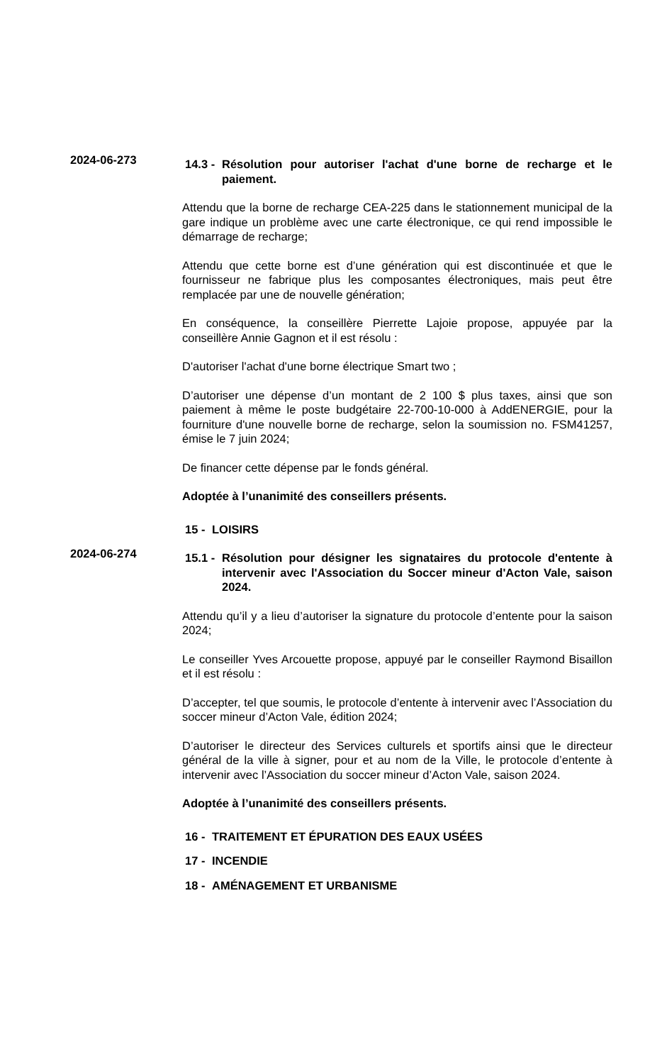2024-06-273
14.3 - Résolution pour autoriser l'achat d'une borne de recharge et le paiement.
Attendu que la borne de recharge CEA-225 dans le stationnement municipal de la gare indique un problème avec une carte électronique, ce qui rend impossible le démarrage de recharge;
Attendu que cette borne est d’une génération qui est discontinuée et que le fournisseur ne fabrique plus les composantes électroniques, mais peut être remplacée par une de nouvelle génération;
En conséquence, la conseillère Pierrette Lajoie propose, appuyée par la conseillère Annie Gagnon et il est résolu :
D'autoriser l'achat d'une borne électrique Smart two ;
D’autoriser une dépense d’un montant de 2 100 $ plus taxes, ainsi que son paiement à même le poste budgétaire 22-700-10-000 à AddENERGIE, pour la fourniture d'une nouvelle borne de recharge, selon la soumission no. FSM41257, émise le 7 juin 2024;
De financer cette dépense par le fonds général.
Adoptée à l’unanimité des conseillers présents.
15 - LOISIRS
2024-06-274
15.1 - Résolution pour désigner les signataires du protocole d'entente à intervenir avec l'Association du Soccer mineur d'Acton Vale, saison 2024.
Attendu qu’il y a lieu d’autoriser la signature du protocole d’entente pour la saison 2024;
Le conseiller Yves Arcouette propose, appuyé par le conseiller Raymond Bisaillon et il est résolu :
D’accepter, tel que soumis, le protocole d’entente à intervenir avec l’Association du soccer mineur d’Acton Vale, édition 2024;
D’autoriser le directeur des Services culturels et sportifs ainsi que le directeur général de la ville à signer, pour et au nom de la Ville, le protocole d’entente à intervenir avec l’Association du soccer mineur d’Acton Vale, saison 2024.
Adoptée à l’unanimité des conseillers présents.
16 - TRAITEMENT ET ÉPURATION DES EAUX USÉES
17 - INCENDIE
18 - AMÉNAGEMENT ET URBANISME